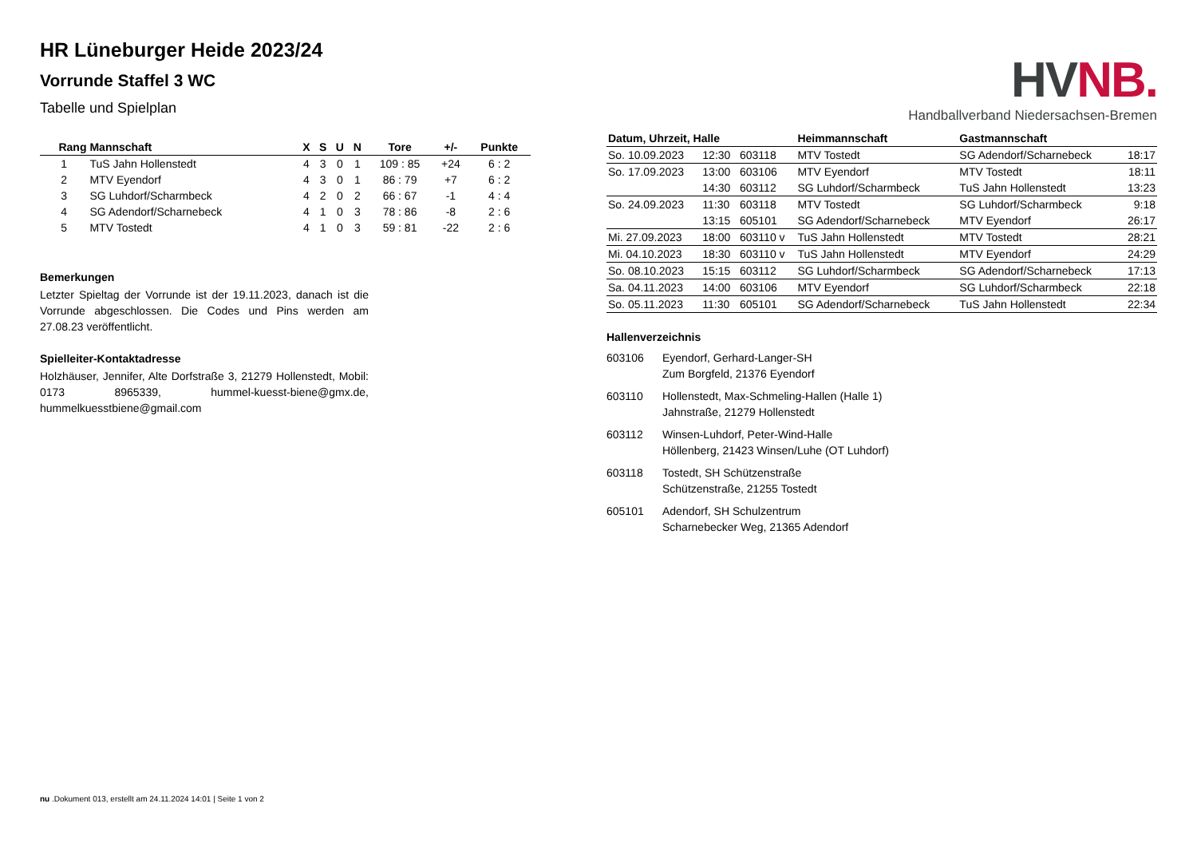HR Lüneburger Heide 2023/24
Vorrunde Staffel 3 WC
Tabelle und Spielplan
| Rang | Mannschaft | X | S | U | N | Tore | +/- | Punkte |
| --- | --- | --- | --- | --- | --- | --- | --- | --- |
| 1 | TuS Jahn Hollenstedt | 4 | 3 | 0 | 1 | 109 : 85 | +24 | 6 : 2 |
| 2 | MTV Eyendorf | 4 | 3 | 0 | 1 | 86 : 79 | +7 | 6 : 2 |
| 3 | SG Luhdorf/Scharmbeck | 4 | 2 | 0 | 2 | 66 : 67 | -1 | 4 : 4 |
| 4 | SG Adendorf/Scharnebeck | 4 | 1 | 0 | 3 | 78 : 86 | -8 | 2 : 6 |
| 5 | MTV Tostedt | 4 | 1 | 0 | 3 | 59 : 81 | -22 | 2 : 6 |
Bemerkungen
Letzter Spieltag der Vorrunde ist der 19.11.2023, danach ist die Vorrunde abgeschlossen. Die Codes und Pins werden am 27.08.23 veröffentlicht.
Spielleiter-Kontaktadresse
Holzhäuser, Jennifer, Alte Dorfstraße 3, 21279 Hollenstedt, Mobil: 0173 8965339, hummel-kuesst-biene@gmx.de, hummelkuesstbiene@gmail.com
HVNB.
Handballverband Niedersachsen-Bremen
| Datum, Uhrzeit, Halle | | | Heimmannschaft | Gastmannschaft | |
| --- | --- | --- | --- | --- | --- |
| So. 10.09.2023 | 12:30 | 603118 | MTV Tostedt | SG Adendorf/Scharnebeck | 18:17 |
| So. 17.09.2023 | 13:00 | 603106 | MTV Eyendorf | MTV Tostedt | 18:11 |
| | 14:30 | 603112 | SG Luhdorf/Scharmbeck | TuS Jahn Hollenstedt | 13:23 |
| So. 24.09.2023 | 11:30 | 603118 | MTV Tostedt | SG Luhdorf/Scharmbeck | 9:18 |
| | 13:15 | 605101 | SG Adendorf/Scharnebeck | MTV Eyendorf | 26:17 |
| Mi. 27.09.2023 | 18:00 | 603110 v | TuS Jahn Hollenstedt | MTV Tostedt | 28:21 |
| Mi. 04.10.2023 | 18:30 | 603110 v | TuS Jahn Hollenstedt | MTV Eyendorf | 24:29 |
| So. 08.10.2023 | 15:15 | 603112 | SG Luhdorf/Scharmbeck | SG Adendorf/Scharnebeck | 17:13 |
| Sa. 04.11.2023 | 14:00 | 603106 | MTV Eyendorf | SG Luhdorf/Scharmbeck | 22:18 |
| So. 05.11.2023 | 11:30 | 605101 | SG Adendorf/Scharnebeck | TuS Jahn Hollenstedt | 22:34 |
Hallenverzeichnis
603106 Eyendorf, Gerhard-Langer-SH
Zum Borgfeld, 21376 Eyendorf
603110 Hollenstedt, Max-Schmeling-Hallen (Halle 1)
Jahnstraße, 21279 Hollenstedt
603112 Winsen-Luhdorf, Peter-Wind-Halle
Höllenberg, 21423 Winsen/Luhe (OT Luhdorf)
603118 Tostedt, SH Schützenstraße
Schützenstraße, 21255 Tostedt
605101 Adendorf, SH Schulzentrum
Scharnebecker Weg, 21365 Adendorf
nu .Dokument 013, erstellt am 24.11.2024 14:01 | Seite 1 von 2